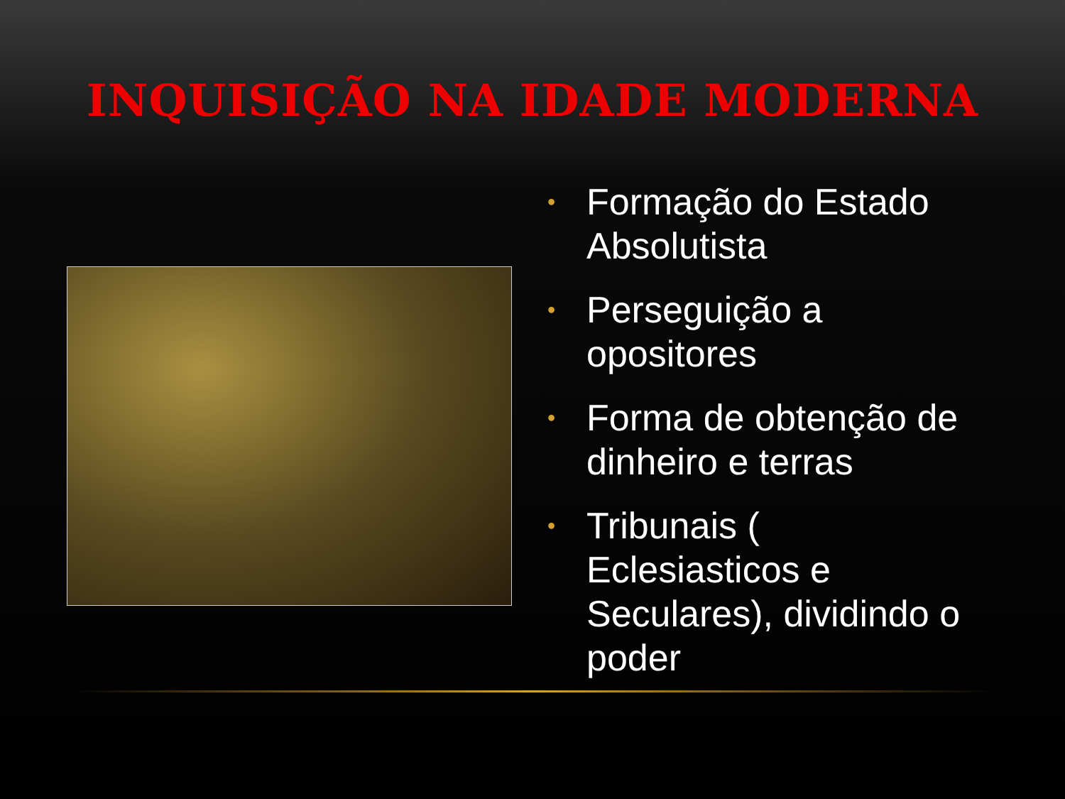INQUISIÇÃO NA IDADE MODERNA
• Formação do Estado Absolutista
• Perseguição a opositores
• Forma de obtenção de dinheiro e terras
• Tribunais ( Eclesiasticos e Seculares), dividindo o poder